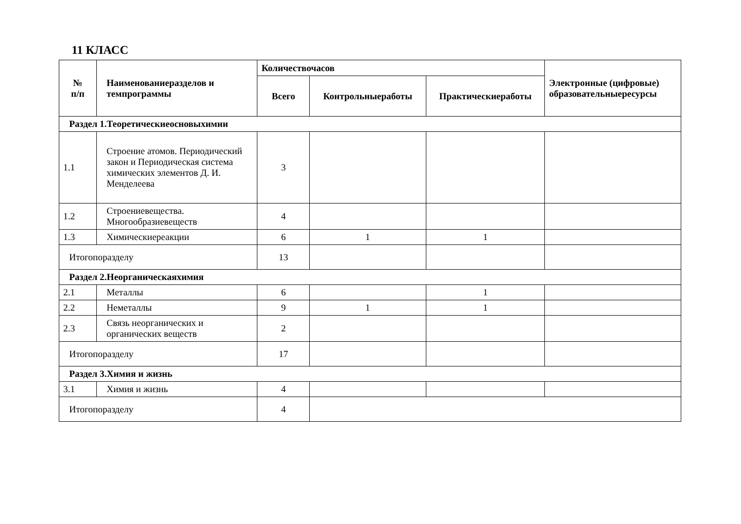11 КЛАСС
| № п/п | Наименованиеразделов и темпрограммы | Количествочасов | | | Электронные (цифровые) образовательныересурсы |
| --- | --- | --- | --- | --- | --- |
| | | Всего | Контрольныеработы | Практическиеработы | |
| Раздел 1.Теоретическиеосновыхимии | | | | | |
| 1.1 | Строение атомов. Периодический закон и Периодическая система химических элементов Д. И. Менделеева | 3 | | | |
| 1.2 | Строениевещества. Многообразиевеществ | 4 | | | |
| 1.3 | Химическиереакции | 6 | 1 | 1 | |
| Итогопоразделу | | 13 | | | |
| Раздел 2.Неорганическаяхимия | | | | | |
| 2.1 | Металлы | 6 | | 1 | |
| 2.2 | Неметаллы | 9 | 1 | 1 | |
| 2.3 | Связь неорганических и органических веществ | 2 | | | |
| Итогопоразделу | | 17 | | | |
| Раздел 3.Химия и жизнь | | | | | |
| 3.1 | Химия и жизнь | 4 | | | |
| Итогопоразделу | | 4 | | | |